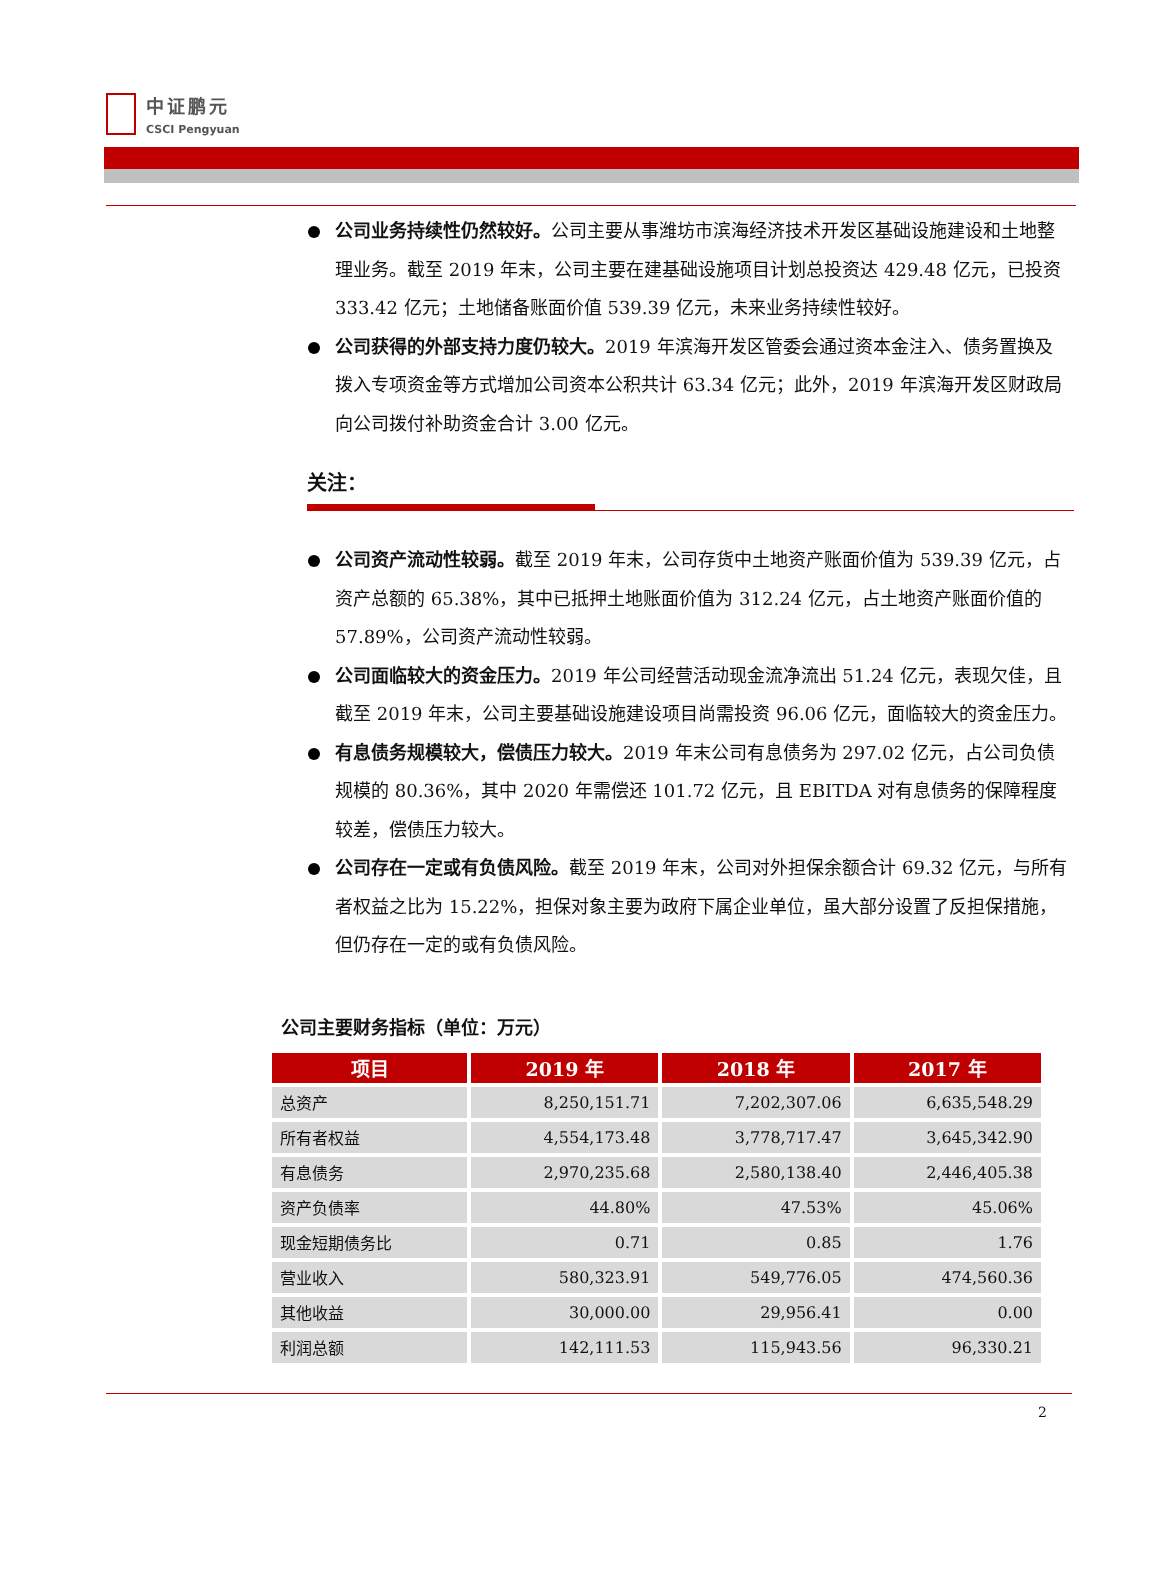中证鹏元
CSCI Pengyuan
公司业务持续性仍然较好。公司主要从事潍坊市滨海经济技术开发区基础设施建设和土地整理业务。截至 2019 年末，公司主要在建基础设施项目计划总投资达 429.48 亿元，已投资 333.42 亿元；土地储备账面价值 539.39 亿元，未来业务持续性较好。
公司获得的外部支持力度仍较大。2019 年滨海开发区管委会通过资本金注入、债务置换及拨入专项资金等方式增加公司资本公积共计 63.34 亿元；此外，2019 年滨海开发区财政局向公司拨付补助资金合计 3.00 亿元。
关注：
公司资产流动性较弱。截至 2019 年末，公司存货中土地资产账面价值为 539.39 亿元，占资产总额的 65.38%，其中已抵押土地账面价值为 312.24 亿元，占土地资产账面价值的 57.89%，公司资产流动性较弱。
公司面临较大的资金压力。2019 年公司经营活动现金流净流出 51.24 亿元，表现欠佳，且截至 2019 年末，公司主要基础设施建设项目尚需投资 96.06 亿元，面临较大的资金压力。
有息债务规模较大，偿债压力较大。2019 年末公司有息债务为 297.02 亿元，占公司负债规模的 80.36%，其中 2020 年需偿还 101.72 亿元，且 EBITDA 对有息债务的保障程度较差，偿债压力较大。
公司存在一定或有负债风险。截至 2019 年末，公司对外担保余额合计 69.32 亿元，与所有者权益之比为 15.22%，担保对象主要为政府下属企业单位，虽大部分设置了反担保措施，但仍存在一定的或有负债风险。
公司主要财务指标（单位：万元）
| 项目 | 2019 年 | 2018 年 | 2017 年 |
| --- | --- | --- | --- |
| 总资产 | 8,250,151.71 | 7,202,307.06 | 6,635,548.29 |
| 所有者权益 | 4,554,173.48 | 3,778,717.47 | 3,645,342.90 |
| 有息债务 | 2,970,235.68 | 2,580,138.40 | 2,446,405.38 |
| 资产负债率 | 44.80% | 47.53% | 45.06% |
| 现金短期债务比 | 0.71 | 0.85 | 1.76 |
| 营业收入 | 580,323.91 | 549,776.05 | 474,560.36 |
| 其他收益 | 30,000.00 | 29,956.41 | 0.00 |
| 利润总额 | 142,111.53 | 115,943.56 | 96,330.21 |
2